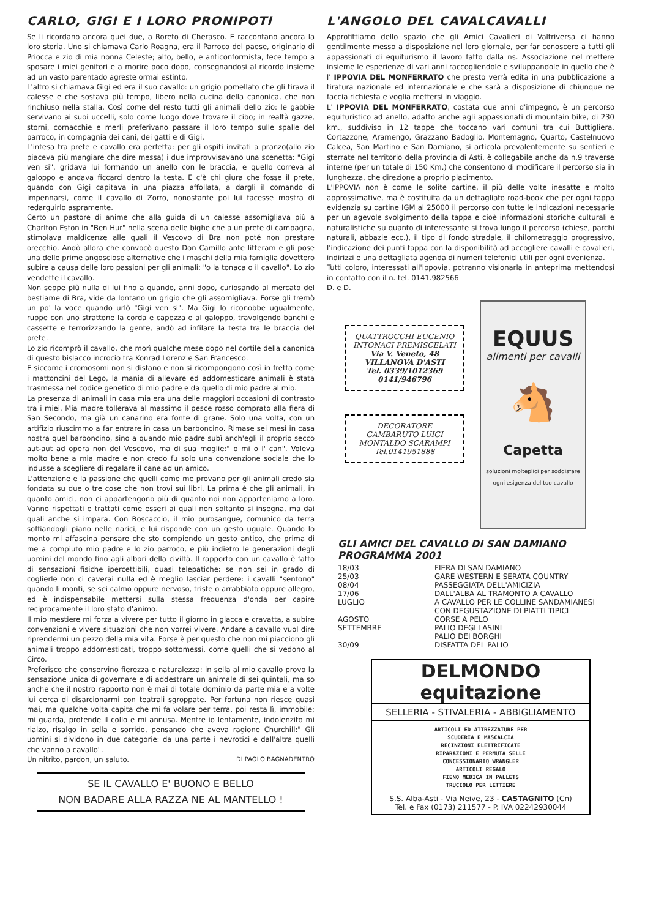CARLO, GIGI E I LORO PRONIPOTI
Se li ricordano ancora quei due, a Roreto di Cherasco. E raccontano ancora la loro storia. Uno si chiamava Carlo Roagna, era il Parroco del paese, originario di Priocca e zio di mia nonna Celeste; alto, bello, e anticonformista, fece tempo a sposare i miei genitori e a morire poco dopo, consegnandosi al ricordo insieme ad un vasto parentado agreste ormai estinto.
L'altro si chiamava Gigi ed era il suo cavallo: un grigio pomellato che gli tirava il calesse e che sostava più tempo, libero nella cucina della canonica, che non rinchiuso nella stalla. Così come del resto tutti gli animali dello zio: le gabbie servivano ai suoi uccelli, solo come luogo dove trovare il cibo; in realtà gazze, storni, cornacchie e merli preferivano passare il loro tempo sulle spalle del parroco, in compagnia dei cani, dei gatti e di Gigi.
L'intesa tra prete e cavallo era perfetta: per gli ospiti invitati a pranzo(allo zio piaceva più mangiare che dire messa) i due improvvisavano una scenetta: "Gigi ven si", gridava lui formando un anello con le braccia, e quello correva al galoppo e andava ficcarci dentro la testa. E c'è chi giura che fosse il prete, quando con Gigi capitava in una piazza affollata, a dargli il comando di impennarsi, come il cavallo di Zorro, nonostante poi lui facesse mostra di redarguirlo aspramente.
Certo un pastore di anime che alla guida di un calesse assomigliava più a Charlton Eston in "Ben Hur" nella scena delle bighe che a un prete di campagna, stimolava maldicenze alle quali il Vescovo di Bra non poté non prestare orecchio. Andò allora che convocò questo Don Camillo ante litteram e gli pose una delle prime angosciose alternative che i maschi della mia famiglia dovettero subire a causa delle loro passioni per gli animali: "o la tonaca o il cavallo". Lo zio vendette il cavallo.
Non seppe più nulla di lui fino a quando, anni dopo, curiosando al mercato del bestiame di Bra, vide da lontano un grigio che gli assomigliava. Forse gli tremò un po' la voce quando urlò "Gigi ven si". Ma Gigi lo riconobbe ugualmente, ruppe con uno strattone la corda e capezza e al galoppo, travolgendo banchi e cassette e terrorizzando la gente, andò ad infilare la testa tra le braccia del prete.
Lo zio ricomprò il cavallo, che morì qualche mese dopo nel cortile della canonica di questo bislacco incrocio tra Konrad Lorenz e San Francesco.
E siccome i cromosomi non si disfano e non si ricompongono così in fretta come i mattoncini del Lego, la mania di allevare ed addomesticare animali è stata trasmessa nel codice genetico di mio padre e da quello di mio padre al mio.
La presenza di animali in casa mia era una delle maggiori occasioni di contrasto tra i miei. Mia madre tollerava al massimo il pesce rosso comprato alla fiera di San Secondo, ma già un canarino era fonte di grane. Solo una volta, con un artifizio riuscimmo a far entrare in casa un barboncino. Rimase sei mesi in casa nostra quel barboncino, sino a quando mio padre subì anch'egli il proprio secco aut-aut ad opera non del Vescovo, ma di sua moglie:" o mi o l' can". Voleva molto bene a mia madre e non credo fu solo una convenzione sociale che lo indusse a scegliere di regalare il cane ad un amico.
L'attenzione e la passione che quelli come me provano per gli animali credo sia fondata su due o tre cose che non trovi sui libri. La prima è che gli animali, in quanto amici, non ci appartengono più di quanto noi non apparteniamo a loro. Vanno rispettati e trattati come esseri ai quali non soltanto si insegna, ma dai quali anche si impara. Con Boscaccio, il mio purosangue, comunico da terra soffiandogli piano nelle narici, e lui risponde con un gesto uguale. Quando lo monto mi affascina pensare che sto compiendo un gesto antico, che prima di me a compiuto mio padre e lo zio parroco, e più indietro le generazioni degli uomini del mondo fino agli albori della civiltà. Il rapporto con un cavallo è fatto di sensazioni fisiche ipercettibili, quasi telepatiche: se non sei in grado di coglierle non ci caverai nulla ed è meglio lasciar perdere: i cavalli "sentono" quando li monti, se sei calmo oppure nervoso, triste o arrabbiato oppure allegro, ed è indispensabile mettersi sulla stessa frequenza d'onda per capire reciprocamente il loro stato d'animo.
Il mio mestiere mi forza a vivere per tutto il giorno in giacca e cravatta, a subire convenzioni e vivere situazioni che non vorrei vivere. Andare a cavallo vuol dire riprendermi un pezzo della mia vita. Forse è per questo che non mi piacciono gli animali troppo addomesticati, troppo sottomessi, come quelli che si vedono al Circo.
Preferisco che conservino fierezza e naturalezza: in sella al mio cavallo provo la sensazione unica di governare e di addestrare un animale di sei quintali, ma so anche che il nostro rapporto non è mai di totale dominio da parte mia e a volte lui cerca di disarcionarmi con teatrali sgroppate. Per fortuna non riesce quasi mai, ma qualche volta capita che mi fa volare per terra, poi resta lì, immobile; mi guarda, protende il collo e mi annusa. Mentre io lentamente, indolenzito mi rialzo, risalgo in sella e sorrido, pensando che aveva ragione Churchill:" Gli uomini si dividono in due categorie: da una parte i nevrotici e dall'altra quelli che vanno a cavallo".
Un nitrito, pardon, un saluto. DI PAOLO BAGNADENTRO
SE IL CAVALLO E' BUONO E BELLO
NON BADARE ALLA RAZZA NE AL MANTELLO !
L'ANGOLO DEL CAVALCAVALLI
Approfittiamo dello spazio che gli Amici Cavalieri di Valtriversa ci hanno gentilmente messo a disposizione nel loro giornale, per far conoscere a tutti gli appassionati di equiturismo il lavoro fatto dalla ns. Associazione nel mettere insieme le esperienze di vari anni raccogliendole e sviluppandole in quello che è l' IPPOVIA DEL MONFERRATO che presto verrà edita in una pubblicazione a tiratura nazionale ed internazionale e che sarà a disposizione di chiunque ne faccia richiesta e voglia mettersi in viaggio.
L' IPPOVIA DEL MONFERRATO, costata due anni d'impegno, è un percorso equituristico ad anello, adatto anche agli appassionati di mountain bike, di 230 km., suddiviso in 12 tappe che toccano vari comuni tra cui Buttigliera, Cortazzone, Aramengo, Grazzano Badoglio, Montemagno, Quarto, Castelnuovo Calcea, San Martino e San Damiano, si articola prevalentemente su sentieri e sterrate nel territorio della provincia di Asti, è collegabile anche da n.9 traverse interne (per un totale di 150 Km.) che consentono di modificare il percorso sia in lunghezza, che direzione a proprio piacimento.
L'IPPOVIA non è come le solite cartine, il più delle volte inesatte e molto approssimative, ma è costituita da un dettagliato road-book che per ogni tappa evidenzia su cartine IGM al 25000 il percorso con tutte le indicazioni necessarie per un agevole svolgimento della tappa e cioè informazioni storiche culturali e naturalistiche su quanto di interessante si trova lungo il percorso (chiese, parchi naturali, abbazie ecc.), il tipo di fondo stradale, il chilometraggio progressivo, l'indicazione dei punti tappa con la disponibilità ad accogliere cavalli e cavalieri, indirizzi e una dettagliata agenda di numeri telefonici utili per ogni evenienza.
Tutti coloro, interessati all'ippovia, potranno visionarla in anteprima mettendosi in contatto con il n. tel. 0141.982566
D. e D.
QUATTROCCHI EUGENIO
INTONACI PREMISCELATI
Via V. Veneto, 48
VILLANOVA D'ASTI
Tel. 0339/1012369
0141/946796
DECORATORE
GAMBARUTO LUIGI
MONTALDO SCARAMPI
Tel.0141951888
EQUUS
alimenti per cavalli
🐴
Capetta
soluzioni molteplici per soddisfare ogni esigenza del tuo cavallo
GLI AMICI DEL CAVALLO DI SAN DAMIANO
PROGRAMMA 2001
| 18/03 | FIERA DI SAN DAMIANO |
| 25/03 | GARE WESTERN E SERATA COUNTRY |
| 08/04 | PASSEGGIATA DELL'AMICIZIA |
| 17/06 | DALL'ALBA AL TRAMONTO A CAVALLO |
| LUGLIO | A CAVALLO PER LE COLLINE SANDAMIANESI CON DEGUSTAZIONE DI PIATTI TIPICI |
| AGOSTO | CORSE A PELO |
| SETTEMBRE | PALIO DEGLI ASINI PALIO DEI BORGHI |
| 30/09 | DISFATTA DEL PALIO |
DELMONDO
equitazione
SELLERIA - STIVALERIA - ABBIGLIAMENTO
ARTICOLI ED ATTREZZATURE PER
SCUDERIA E MASCALCIA
RECINZIONI ELETTRIFICATE
RIPARAZIONI E PERMUTA SELLE
CONCESSIONARIO WRANGLER
ARTICOLI REGALO
FIENO MEDICA IN PALLETS
TRUCIOLO PER LETTIERE
S.S. Alba-Asti - Via Neive, 23 - CASTAGNITO (Cn)
Tel. e Fax (0173) 211577 - P. IVA 02242930044